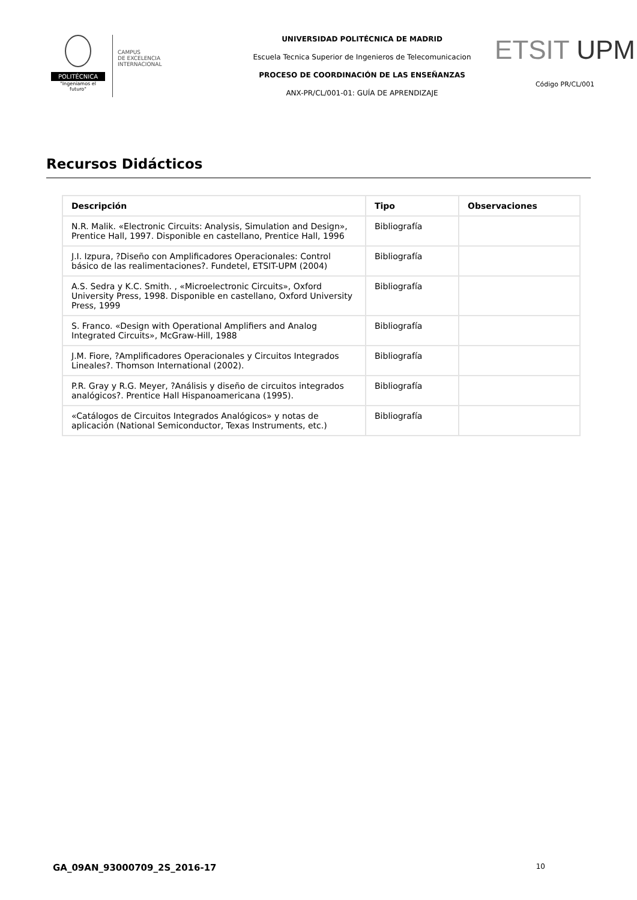POLITÉCNICA
"Ingeniamos el futuro"
CAMPUS
DE EXCELENCIA
INTERNACIONAL
UNIVERSIDAD POLITÉCNICA DE MADRID
Escuela Tecnica Superior de Ingenieros de Telecomunicacion
PROCESO DE COORDINACIÓN DE LAS ENSEÑANZAS
ANX-PR/CL/001-01: GUÍA DE APRENDIZAJE
ETSIT UPM
Código PR/CL/001
Recursos Didácticos
| Descripción | Tipo | Observaciones |
| --- | --- | --- |
| N.R. Malik. «Electronic Circuits: Analysis, Simulation and Design», Prentice Hall, 1997. Disponible en castellano, Prentice Hall, 1996 | Bibliografía | |
| J.I. Izpura, ?Diseño con Amplificadores Operacionales: Control básico de las realimentaciones?. Fundetel, ETSIT-UPM (2004) | Bibliografía | |
| A.S. Sedra y K.C. Smith. , «Microelectronic Circuits», Oxford University Press, 1998. Disponible en castellano, Oxford University Press, 1999 | Bibliografía | |
| S. Franco. «Design with Operational Amplifiers and Analog Integrated Circuits», McGraw-Hill, 1988 | Bibliografía | |
| J.M. Fiore, ?Amplificadores Operacionales y Circuitos Integrados Lineales?. Thomson International (2002). | Bibliografía | |
| P.R. Gray y R.G. Meyer, ?Análisis y diseño de circuitos integrados analógicos?. Prentice Hall Hispanoamericana (1995). | Bibliografía | |
| «Catálogos de Circuitos Integrados Analógicos» y notas de aplicación (National Semiconductor, Texas Instruments, etc.) | Bibliografía | |
GA_09AN_93000709_2S_2016-17 10